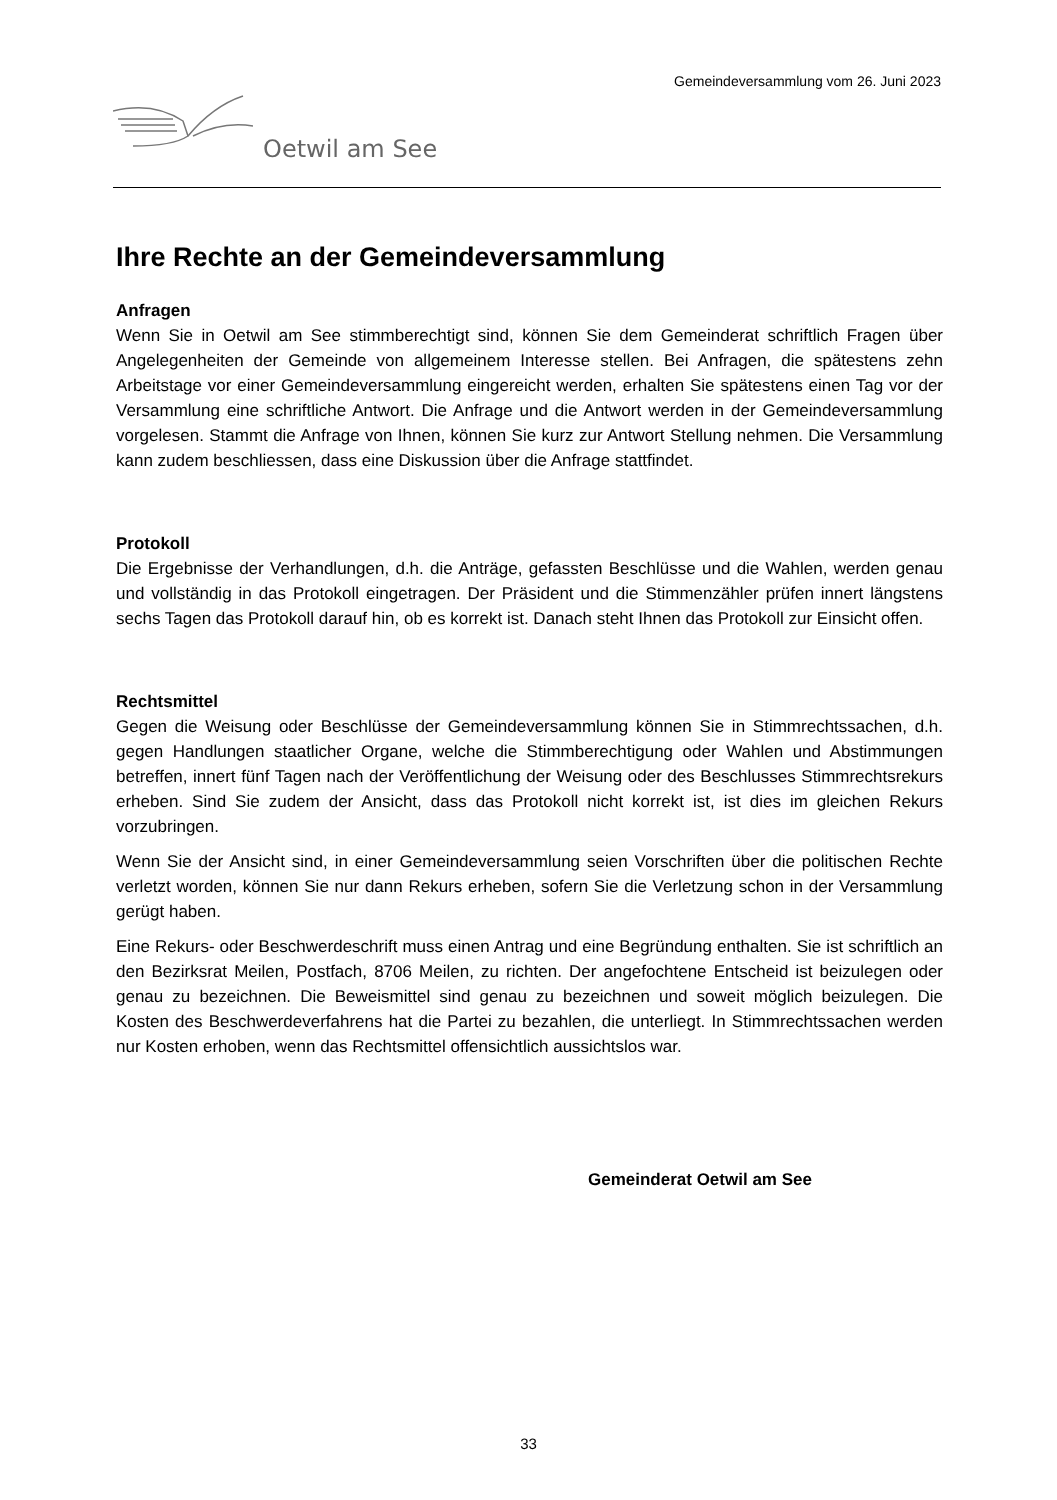Gemeindeversammlung vom 26. Juni 2023
Oetwil am See
Ihre Rechte an der Gemeindeversammlung
Anfragen
Wenn Sie in Oetwil am See stimmberechtigt sind, können Sie dem Gemeinderat schriftlich Fragen über Angelegenheiten der Gemeinde von allgemeinem Interesse stellen. Bei Anfragen, die spätestens zehn Arbeitstage vor einer Gemeindeversammlung eingereicht werden, erhalten Sie spätestens einen Tag vor der Versammlung eine schriftliche Antwort. Die Anfrage und die Antwort werden in der Gemeindeversammlung vorgelesen. Stammt die Anfrage von Ihnen, können Sie kurz zur Antwort Stellung nehmen. Die Versammlung kann zudem beschliessen, dass eine Diskussion über die Anfrage stattfindet.
Protokoll
Die Ergebnisse der Verhandlungen, d.h. die Anträge, gefassten Beschlüsse und die Wahlen, werden genau und vollständig in das Protokoll eingetragen. Der Präsident und die Stimmenzähler prüfen innert längstens sechs Tagen das Protokoll darauf hin, ob es korrekt ist. Danach steht Ihnen das Protokoll zur Einsicht offen.
Rechtsmittel
Gegen die Weisung oder Beschlüsse der Gemeindeversammlung können Sie in Stimmrechtssachen, d.h. gegen Handlungen staatlicher Organe, welche die Stimmberechtigung oder Wahlen und Abstimmungen betreffen, innert fünf Tagen nach der Veröffentlichung der Weisung oder des Beschlusses Stimmrechtsrekurs erheben. Sind Sie zudem der Ansicht, dass das Protokoll nicht korrekt ist, ist dies im gleichen Rekurs vorzubringen.
Wenn Sie der Ansicht sind, in einer Gemeindeversammlung seien Vorschriften über die politischen Rechte verletzt worden, können Sie nur dann Rekurs erheben, sofern Sie die Verletzung schon in der Versammlung gerügt haben.
Eine Rekurs- oder Beschwerdeschrift muss einen Antrag und eine Begründung enthalten. Sie ist schriftlich an den Bezirksrat Meilen, Postfach, 8706 Meilen, zu richten. Der angefochtene Entscheid ist beizulegen oder genau zu bezeichnen. Die Beweismittel sind genau zu bezeichnen und soweit möglich beizulegen. Die Kosten des Beschwerdeverfahrens hat die Partei zu bezahlen, die unterliegt. In Stimmrechtssachen werden nur Kosten erhoben, wenn das Rechtsmittel offensichtlich aussichtslos war.
Gemeinderat Oetwil am See
33